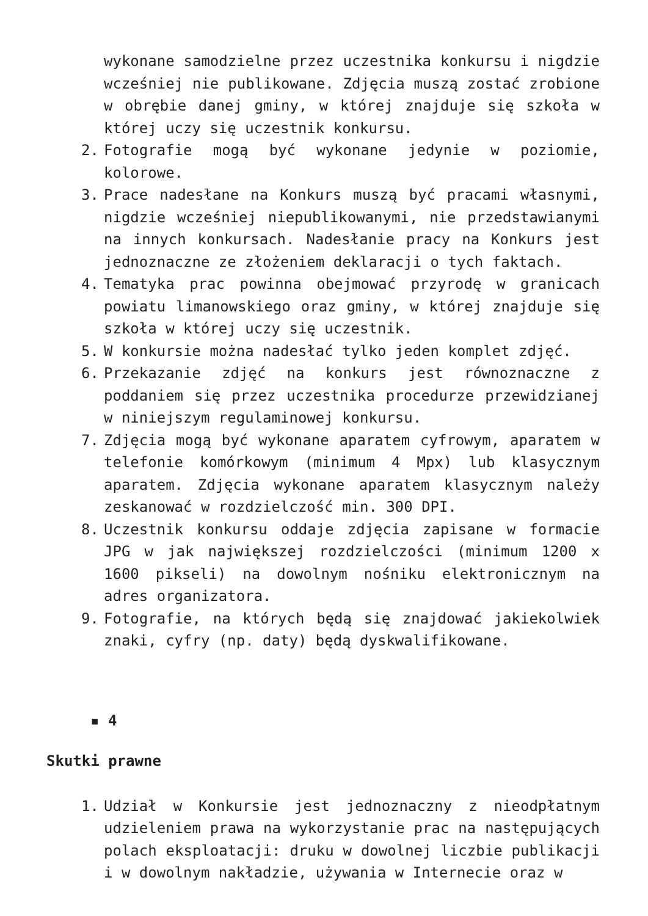wykonane samodzielne przez uczestnika konkursu i nigdzie wcześniej nie publikowane. Zdjęcia muszą zostać zrobione w obrębie danej gminy, w której znajduje się szkoła w której uczy się uczestnik konkursu.
2. Fotografie mogą być wykonane jedynie w poziomie, kolorowe.
3. Prace nadesłane na Konkurs muszą być pracami własnymi, nigdzie wcześniej niepublikowanymi, nie przedstawianymi na innych konkursach. Nadesłanie pracy na Konkurs jest jednoznaczne ze złożeniem deklaracji o tych faktach.
4. Tematyka prac powinna obejmować przyrodę w granicach powiatu limanowskiego oraz gminy, w której znajduje się szkoła w której uczy się uczestnik.
5. W konkursie można nadesłać tylko jeden komplet zdjęć.
6. Przekazanie zdjęć na konkurs jest równoznaczne z poddaniem się przez uczestnika procedurze przewidzianej w niniejszym regulaminowej konkursu.
7. Zdjęcia mogą być wykonane aparatem cyfrowym, aparatem w telefonie komórkowym (minimum 4 Mpx) lub klasycznym aparatem. Zdjęcia wykonane aparatem klasycznym należy zeskanować w rozdzielczość min. 300 DPI.
8. Uczestnik konkursu oddaje zdjęcia zapisane w formacie JPG w jak największej rozdzielczości (minimum 1200 x 1600 pikseli) na dowolnym nośniku elektronicznym na adres organizatora.
9. Fotografie, na których będą się znajdować jakiekolwiek znaki, cyfry (np. daty) będą dyskwalifikowane.
▪ 4
Skutki prawne
1. Udział w Konkursie jest jednoznaczny z nieodpłatnym udzieleniem prawa na wykorzystanie prac na następujących polach eksploatacji: druku w dowolnej liczbie publikacji i w dowolnym nakładzie, używania w Internecie oraz w